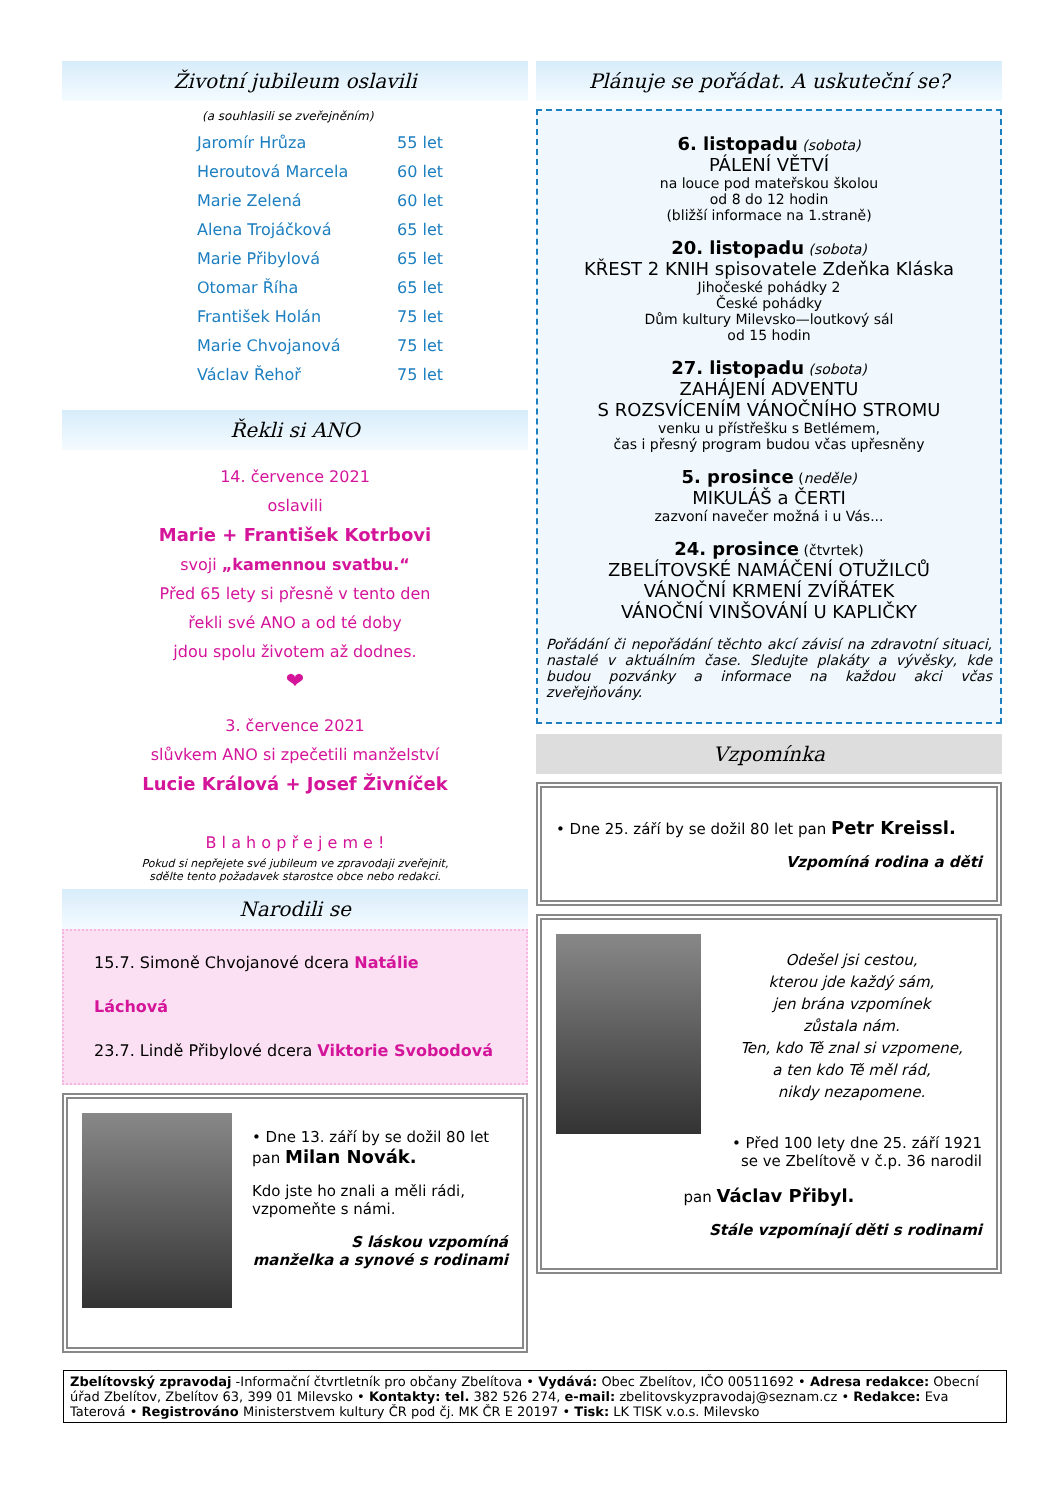Životní jubileum oslavili
(a souhlasili se zveřejněním)
Jaromír Hrůza 55 let
Heroutová Marcela 60 let
Marie Zelená 60 let
Alena Trojáčková 65 let
Marie Přibylová 65 let
Otomar Říha 65 let
František Holán 75 let
Marie Chvojanová 75 let
Václav Řehoř 75 let
Řekli si ANO
14. července 2021
oslavili
Marie + František Kotrbovi
svoji „kamennou svatbu.“
Před 65 lety si přesně v tento den
řekli své ANO a od té doby
jdou spolu životem až dodnes.
❤
3. července 2021
slůvkem ANO si zpečetili manželství
Lucie Králová + Josef Živníček
B l a h o p ř e j e m e !
Pokud si nepřejete své jubileum ve zpravodaji zveřejnit,
sdělte tento požadavek starostce obce nebo redakci.
Narodili se
15.7. Simoně Chvojanové dcera Natálie Láchová
23.7. Lindě Přibylové dcera Viktorie Svobodová
• Dne 13. září by se dožil 80 let
pan Milan Novák.
Kdo jste ho znali a měli rádi,
vzpomeňte s námi.
S láskou vzpomíná
manželka a synové s rodinami
Plánuje se pořádat. A uskuteční se?
6. listopadu (sobota)
PÁLENÍ VĚTVÍ
na louce pod mateřskou školou
od 8 do 12 hodin
(bližší informace na 1.straně)
20. listopadu (sobota)
KŘEST 2 KNIH spisovatele Zdeňka Kláska
Jihočeské pohádky 2
České pohádky
Dům kultury Milevsko—loutkový sál
od 15 hodin
27. listopadu (sobota)
ZAHÁJENÍ ADVENTU
S ROZSVÍCENÍM VÁNOČNÍHO STROMU
venku u přístřešku s Betlémem,
čas i přesný program budou včas upřesněny
5. prosince (neděle)
MIKULÁŠ a ČERTI
zazvoní navečer možná i u Vás...
24. prosince (čtvrtek)
ZBELÍTOVSKÉ NAMÁČENÍ OTUŽILCŮ
VÁNOČNÍ KRMENÍ ZVÍŘÁTEK
VÁNOČNÍ VINŠOVÁNÍ U KAPLIČKY
Pořádání či nepořádání těchto akcí závisí na zdravotní situaci, nastalé v aktuálním čase. Sledujte plakáty a vývěsky, kde budou pozvánky a informace na každou akci včas zveřejňovány.
Vzpomínka
• Dne 25. září by se dožil 80 let pan Petr Kreissl.
Vzpomíná rodina a děti
Odešel jsi cestou,
kterou jde každý sám,
jen brána vzpomínek
zůstala nám.
Ten, kdo Tě znal si vzpomene,
a ten kdo Tě měl rád,
nikdy nezapomene.
• Před 100 lety dne 25. září 1921
se ve Zbelítově v č.p. 36 narodil
pan Václav Přibyl.
Stále vzpomínají děti s rodinami
Zbelítovský zpravodaj -Informační čtvrtletník pro občany Zbelítova • Vydává: Obec Zbelítov, IČO 00511692 • Adresa redakce: Obecní úřad Zbelítov, Zbelítov 63, 399 01 Milevsko • Kontakty: tel. 382 526 274, e-mail: zbelitovskyzpravodaj@seznam.cz • Redakce: Eva Taterová • Registrováno Ministerstvem kultury ČR pod čj. MK ČR E 20197 • Tisk: LK TISK v.o.s. Milevsko